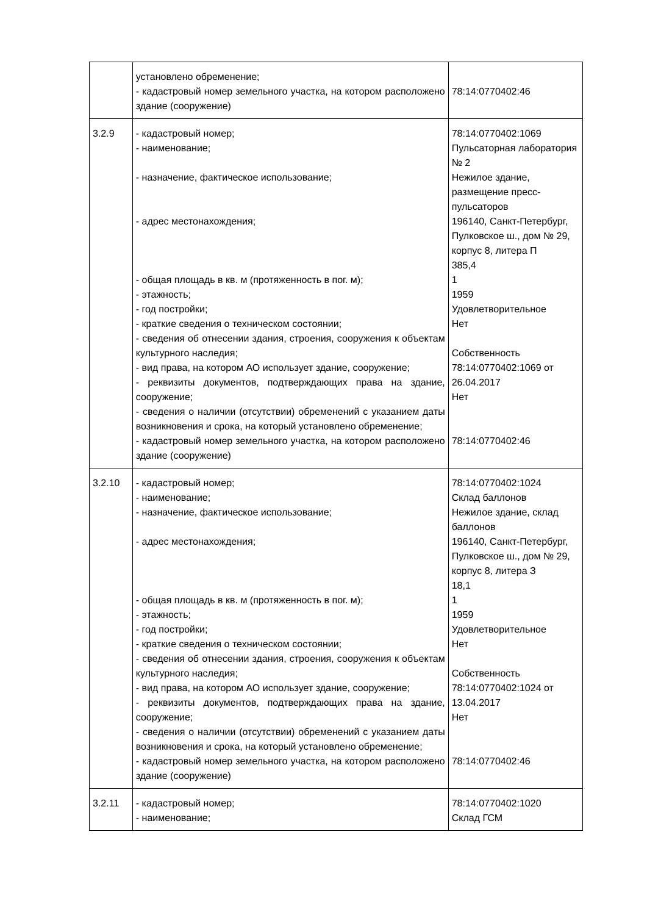| | установлено обременение; - кадастровый номер земельного участка, на котором расположено здание (сооружение) | 78:14:0770402:46 |
| 3.2.9 | - кадастровый номер; - наименование; - назначение, фактическое использование; - адрес местонахождения; - общая площадь в кв. м (протяженность в пог. м); - этажность; - год постройки; - краткие сведения о техническом состоянии; - сведения об отнесении здания, строения, сооружения к объектам культурного наследия; - вид права, на котором АО использует здание, сооружение; - реквизиты документов, подтверждающих права на здание, сооружение; - сведения о наличии (отсутствии) обременений с указанием даты возникновения и срока, на который установлено обременение; - кадастровый номер земельного участка, на котором расположено здание (сооружение) | 78:14:0770402:1069 Пульсаторная лаборатория № 2 Нежилое здание, размещение пресс-пульсаторов 196140, Санкт-Петербург, Пулковское ш., дом № 29, корпус 8, литера П 385,4 1 1959 Удовлетворительное Нет Собственность 78:14:0770402:1069 от 26.04.2017 Нет 78:14:0770402:46 |
| 3.2.10 | - кадастровый номер; - наименование; - назначение, фактическое использование; - адрес местонахождения; - общая площадь в кв. м (протяженность в пог. м); - этажность; - год постройки; - краткие сведения о техническом состоянии; - сведения об отнесении здания, строения, сооружения к объектам культурного наследия; - вид права, на котором АО использует здание, сооружение; - реквизиты документов, подтверждающих права на здание, сооружение; - сведения о наличии (отсутствии) обременений с указанием даты возникновения и срока, на который установлено обременение; - кадастровый номер земельного участка, на котором расположено здание (сооружение) | 78:14:0770402:1024 Склад баллонов Нежилое здание, склад баллонов 196140, Санкт-Петербург, Пулковское ш., дом № 29, корпус 8, литера З 18,1 1 1959 Удовлетворительное Нет Собственность 78:14:0770402:1024 от 13.04.2017 Нет 78:14:0770402:46 |
| 3.2.11 | - кадастровый номер; - наименование; | 78:14:0770402:1020 Склад ГСМ |